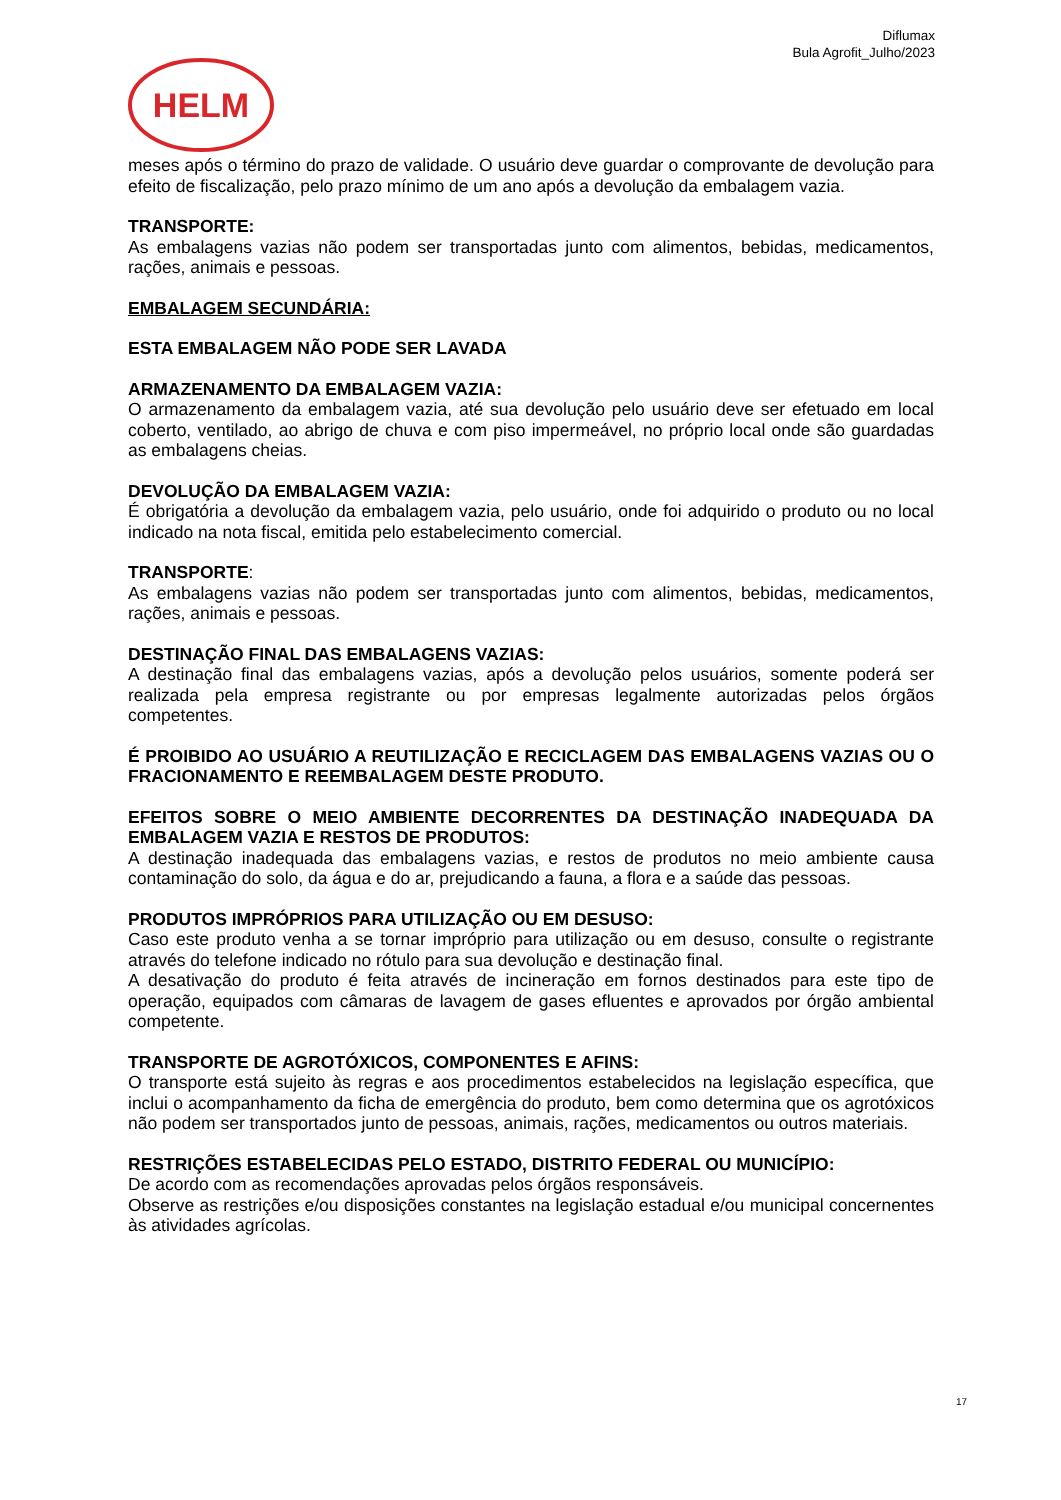Diflumax
Bula Agrofit_Julho/2023
HELM
meses após o término do prazo de validade. O usuário deve guardar o comprovante de devolução para efeito de fiscalização, pelo prazo mínimo de um ano após a devolução da embalagem vazia.
TRANSPORTE:
As embalagens vazias não podem ser transportadas junto com alimentos, bebidas, medicamentos, rações, animais e pessoas.
EMBALAGEM SECUNDÁRIA:
ESTA EMBALAGEM NÃO PODE SER LAVADA
ARMAZENAMENTO DA EMBALAGEM VAZIA:
O armazenamento da embalagem vazia, até sua devolução pelo usuário deve ser efetuado em local coberto, ventilado, ao abrigo de chuva e com piso impermeável, no próprio local onde são guardadas as embalagens cheias.
DEVOLUÇÃO DA EMBALAGEM VAZIA:
É obrigatória a devolução da embalagem vazia, pelo usuário, onde foi adquirido o produto ou no local indicado na nota fiscal, emitida pelo estabelecimento comercial.
TRANSPORTE:
As embalagens vazias não podem ser transportadas junto com alimentos, bebidas, medicamentos, rações, animais e pessoas.
DESTINAÇÃO FINAL DAS EMBALAGENS VAZIAS:
A destinação final das embalagens vazias, após a devolução pelos usuários, somente poderá ser realizada pela empresa registrante ou por empresas legalmente autorizadas pelos órgãos competentes.
É PROIBIDO AO USUÁRIO A REUTILIZAÇÃO E RECICLAGEM DAS EMBALAGENS VAZIAS OU O FRACIONAMENTO E REEMBALAGEM DESTE PRODUTO.
EFEITOS SOBRE O MEIO AMBIENTE DECORRENTES DA DESTINAÇÃO INADEQUADA DA EMBALAGEM VAZIA E RESTOS DE PRODUTOS:
A destinação inadequada das embalagens vazias, e restos de produtos no meio ambiente causa contaminação do solo, da água e do ar, prejudicando a fauna, a flora e a saúde das pessoas.
PRODUTOS IMPRÓPRIOS PARA UTILIZAÇÃO OU EM DESUSO:
Caso este produto venha a se tornar impróprio para utilização ou em desuso, consulte o registrante através do telefone indicado no rótulo para sua devolução e destinação final.
A desativação do produto é feita através de incineração em fornos destinados para este tipo de operação, equipados com câmaras de lavagem de gases efluentes e aprovados por órgão ambiental competente.
TRANSPORTE DE AGROTÓXICOS, COMPONENTES E AFINS:
O transporte está sujeito às regras e aos procedimentos estabelecidos na legislação específica, que inclui o acompanhamento da ficha de emergência do produto, bem como determina que os agrotóxicos não podem ser transportados junto de pessoas, animais, rações, medicamentos ou outros materiais.
RESTRIÇÕES ESTABELECIDAS PELO ESTADO, DISTRITO FEDERAL OU MUNICÍPIO:
De acordo com as recomendações aprovadas pelos órgãos responsáveis.
Observe as restrições e/ou disposições constantes na legislação estadual e/ou municipal concernentes às atividades agrícolas.
17